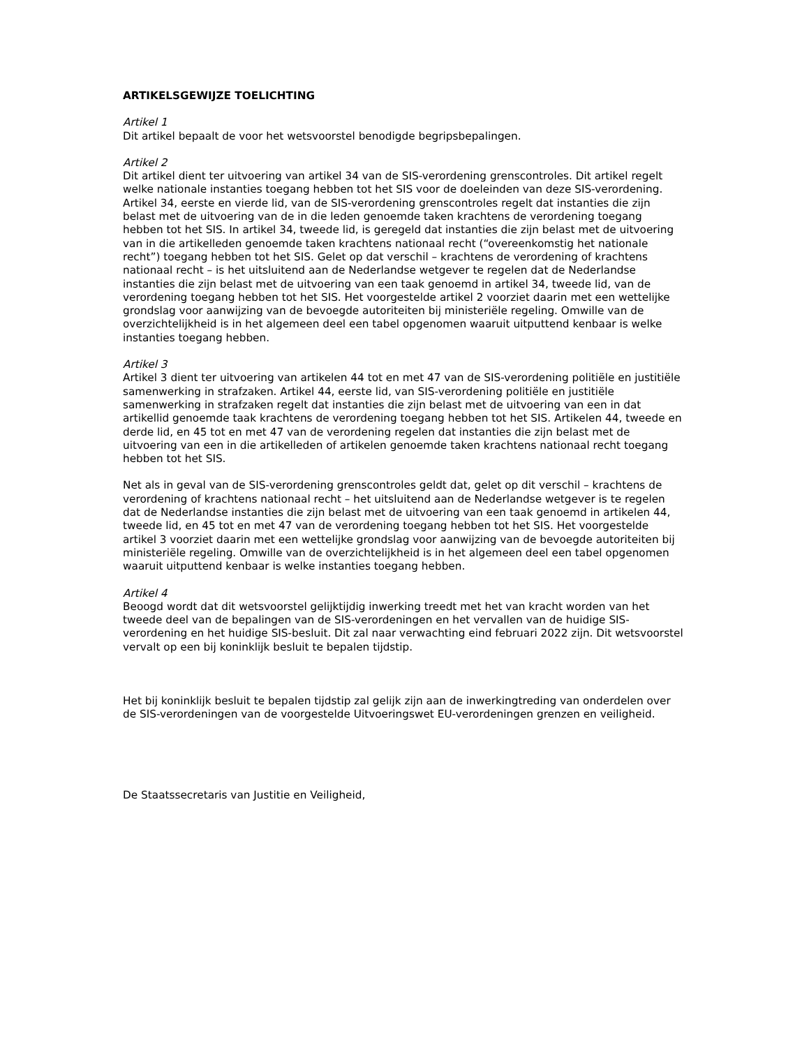ARTIKELSGEWIJZE TOELICHTING
Artikel 1
Dit artikel bepaalt de voor het wetsvoorstel benodigde begripsbepalingen.
Artikel 2
Dit artikel dient ter uitvoering van artikel 34 van de SIS-verordening grenscontroles. Dit artikel regelt welke nationale instanties toegang hebben tot het SIS voor de doeleinden van deze SIS-verordening. Artikel 34, eerste en vierde lid, van de SIS-verordening grenscontroles regelt dat instanties die zijn belast met de uitvoering van de in die leden genoemde taken krachtens de verordening toegang hebben tot het SIS. In artikel 34, tweede lid, is geregeld dat instanties die zijn belast met de uitvoering van in die artikelleden genoemde taken krachtens nationaal recht (“overeenkomstig het nationale recht”) toegang hebben tot het SIS. Gelet op dat verschil – krachtens de verordening of krachtens nationaal recht – is het uitsluitend aan de Nederlandse wetgever te regelen dat de Nederlandse instanties die zijn belast met de uitvoering van een taak genoemd in artikel 34, tweede lid, van de verordening toegang hebben tot het SIS. Het voorgestelde artikel 2 voorziet daarin met een wettelijke grondslag voor aanwijzing van de bevoegde autoriteiten bij ministeriële regeling. Omwille van de overzichtelijkheid is in het algemeen deel een tabel opgenomen waaruit uitputtend kenbaar is welke instanties toegang hebben.
Artikel 3
Artikel 3 dient ter uitvoering van artikelen 44 tot en met 47 van de SIS-verordening politiële en justitiële samenwerking in strafzaken. Artikel 44, eerste lid, van SIS-verordening politiële en justitiële samenwerking in strafzaken regelt dat instanties die zijn belast met de uitvoering van een in dat artikellid genoemde taak krachtens de verordening toegang hebben tot het SIS. Artikelen 44, tweede en derde lid, en 45 tot en met 47 van de verordening regelen dat instanties die zijn belast met de uitvoering van een in die artikelleden of artikelen genoemde taken krachtens nationaal recht toegang hebben tot het SIS.
Net als in geval van de SIS-verordening grenscontroles geldt dat, gelet op dit verschil – krachtens de verordening of krachtens nationaal recht – het uitsluitend aan de Nederlandse wetgever is te regelen dat de Nederlandse instanties die zijn belast met de uitvoering van een taak genoemd in artikelen 44, tweede lid, en 45 tot en met 47 van de verordening toegang hebben tot het SIS. Het voorgestelde artikel 3 voorziet daarin met een wettelijke grondslag voor aanwijzing van de bevoegde autoriteiten bij ministeriële regeling. Omwille van de overzichtelijkheid is in het algemeen deel een tabel opgenomen waaruit uitputtend kenbaar is welke instanties toegang hebben.
Artikel 4
Beoogd wordt dat dit wetsvoorstel gelijktijdig inwerking treedt met het van kracht worden van het tweede deel van de bepalingen van de SIS-verordeningen en het vervallen van de huidige SIS-verordening en het huidige SIS-besluit. Dit zal naar verwachting eind februari 2022 zijn. Dit wetsvoorstel vervalt op een bij koninklijk besluit te bepalen tijdstip.
Het bij koninklijk besluit te bepalen tijdstip zal gelijk zijn aan de inwerkingtreding van onderdelen over de SIS-verordeningen van de voorgestelde Uitvoeringswet EU-verordeningen grenzen en veiligheid.
De Staatssecretaris van Justitie en Veiligheid,